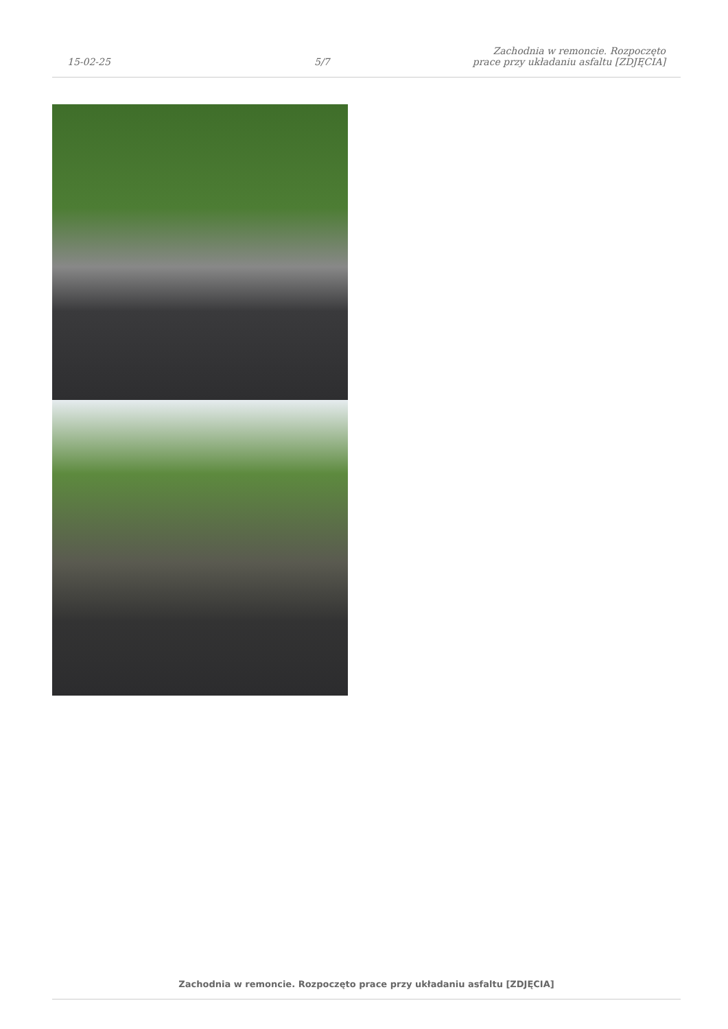15-02-25
5/7
Zachodnia w remoncie. Rozpoczęto
prace przy układaniu asfaltu [ZDJĘCIA]
Zachodnia w remoncie. Rozpoczęto prace przy układaniu asfaltu [ZDJĘCIA]